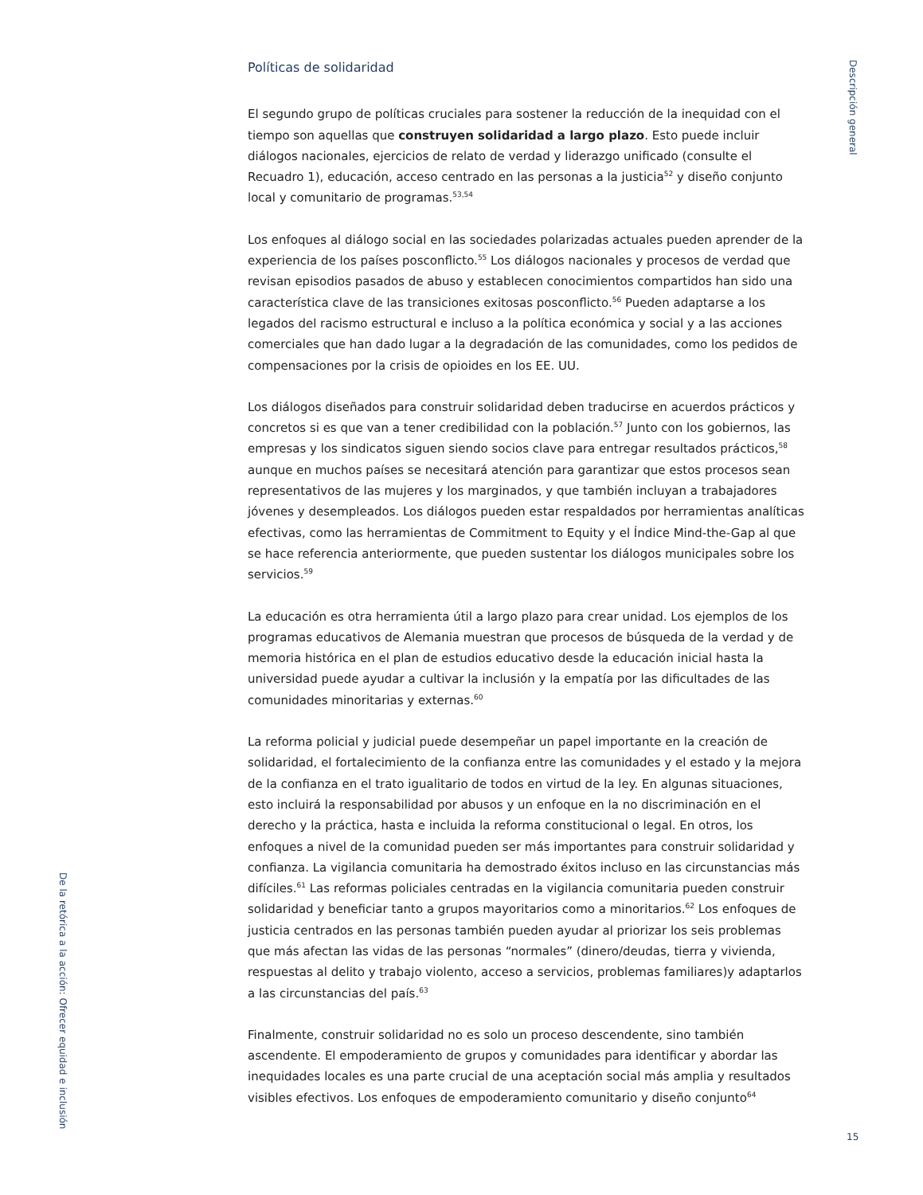Descripción general
Políticas de solidaridad
El segundo grupo de políticas cruciales para sostener la reducción de la inequidad con el tiempo son aquellas que construyen solidaridad a largo plazo. Esto puede incluir diálogos nacionales, ejercicios de relato de verdad y liderazgo unificado (consulte el Recuadro 1), educación, acceso centrado en las personas a la justicia<sup>52</sup> y diseño conjunto local y comunitario de programas.<sup>53,54</sup>
Los enfoques al diálogo social en las sociedades polarizadas actuales pueden aprender de la experiencia de los países posconflicto.<sup>55</sup> Los diálogos nacionales y procesos de verdad que revisan episodios pasados de abuso y establecen conocimientos compartidos han sido una característica clave de las transiciones exitosas posconflicto.<sup>56</sup> Pueden adaptarse a los legados del racismo estructural e incluso a la política económica y social y a las acciones comerciales que han dado lugar a la degradación de las comunidades, como los pedidos de compensaciones por la crisis de opioides en los EE. UU.
Los diálogos diseñados para construir solidaridad deben traducirse en acuerdos prácticos y concretos si es que van a tener credibilidad con la población.<sup>57</sup> Junto con los gobiernos, las empresas y los sindicatos siguen siendo socios clave para entregar resultados prácticos,<sup>58</sup> aunque en muchos países se necesitará atención para garantizar que estos procesos sean representativos de las mujeres y los marginados, y que también incluyan a trabajadores jóvenes y desempleados. Los diálogos pueden estar respaldados por herramientas analíticas efectivas, como las herramientas de Commitment to Equity y el Índice Mind-the-Gap al que se hace referencia anteriormente, que pueden sustentar los diálogos municipales sobre los servicios.<sup>59</sup>
La educación es otra herramienta útil a largo plazo para crear unidad. Los ejemplos de los programas educativos de Alemania muestran que procesos de búsqueda de la verdad y de memoria histórica en el plan de estudios educativo desde la educación inicial hasta la universidad puede ayudar a cultivar la inclusión y la empatía por las dificultades de las comunidades minoritarias y externas.<sup>60</sup>
La reforma policial y judicial puede desempeñar un papel importante en la creación de solidaridad, el fortalecimiento de la confianza entre las comunidades y el estado y la mejora de la confianza en el trato igualitario de todos en virtud de la ley. En algunas situaciones, esto incluirá la responsabilidad por abusos y un enfoque en la no discriminación en el derecho y la práctica, hasta e incluida la reforma constitucional o legal. En otros, los enfoques a nivel de la comunidad pueden ser más importantes para construir solidaridad y confianza. La vigilancia comunitaria ha demostrado éxitos incluso en las circunstancias más difíciles.<sup>61</sup> Las reformas policiales centradas en la vigilancia comunitaria pueden construir solidaridad y beneficiar tanto a grupos mayoritarios como a minoritarios.<sup>62</sup> Los enfoques de justicia centrados en las personas también pueden ayudar al priorizar los seis problemas que más afectan las vidas de las personas “normales” (dinero/deudas, tierra y vivienda, respuestas al delito y trabajo violento, acceso a servicios, problemas familiares)y adaptarlos a las circunstancias del país.<sup>63</sup>
Finalmente, construir solidaridad no es solo un proceso descendente, sino también ascendente. El empoderamiento de grupos y comunidades para identificar y abordar las inequidades locales es una parte crucial de una aceptación social más amplia y resultados visibles efectivos. Los enfoques de empoderamiento comunitario y diseño conjunto<sup>64</sup>
De la retórica a la acción: Ofrecer equidad e inclusión
15